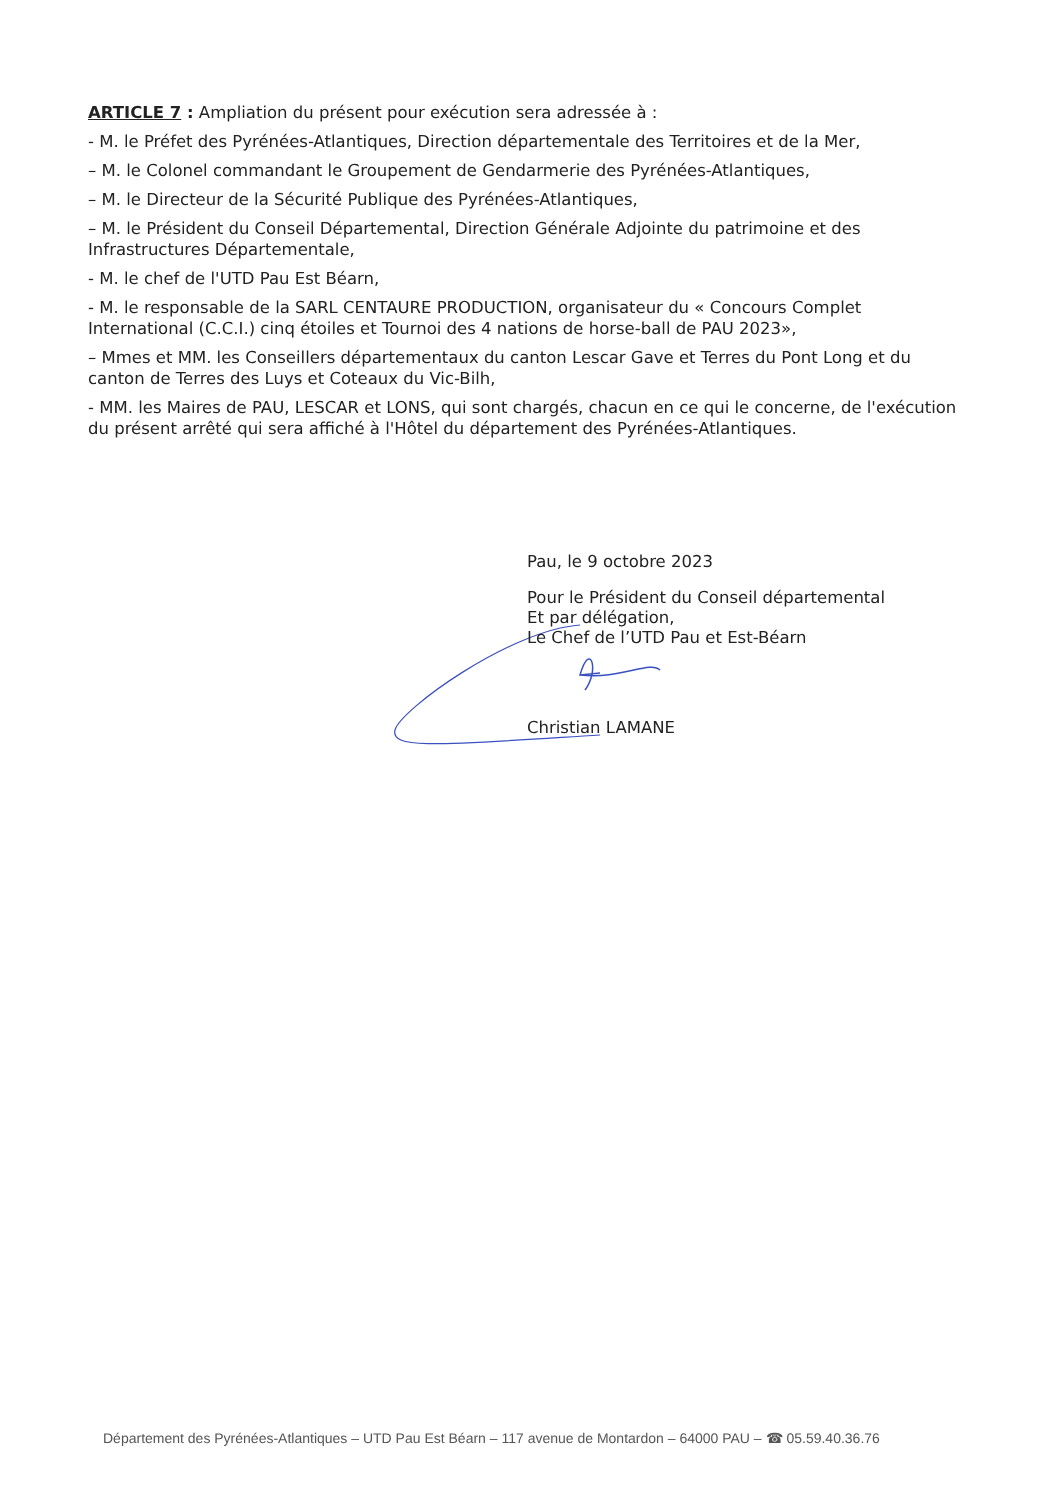ARTICLE 7 : Ampliation du présent pour exécution sera adressée à :
- M. le Préfet des Pyrénées-Atlantiques, Direction départementale des Territoires et de la Mer,
– M. le Colonel commandant le Groupement de Gendarmerie des Pyrénées-Atlantiques,
– M. le Directeur de la Sécurité Publique des Pyrénées-Atlantiques,
– M. le Président du Conseil Départemental, Direction Générale Adjointe du patrimoine et des Infrastructures Départementale,
- M. le chef de l'UTD Pau Est Béarn,
- M. le responsable de la SARL CENTAURE PRODUCTION, organisateur du « Concours Complet International (C.C.I.) cinq étoiles et Tournoi des 4 nations de horse-ball de PAU 2023»,
– Mmes et MM. les Conseillers départementaux du canton Lescar Gave et Terres du Pont Long et du canton de Terres des Luys et Coteaux du Vic-Bilh,
- MM. les Maires de PAU, LESCAR et LONS, qui sont chargés, chacun en ce qui le concerne, de l'exécution du présent arrêté qui sera affiché à l'Hôtel du département des Pyrénées-Atlantiques.
Pau, le 9 octobre 2023
Pour le Président du Conseil départemental
Et par délégation,
Le Chef de l’UTD Pau et Est-Béarn
Christian LAMANE
Département des Pyrénées-Atlantiques – UTD Pau Est Béarn – 117 avenue de Montardon – 64000 PAU – ☎ 05.59.40.36.76